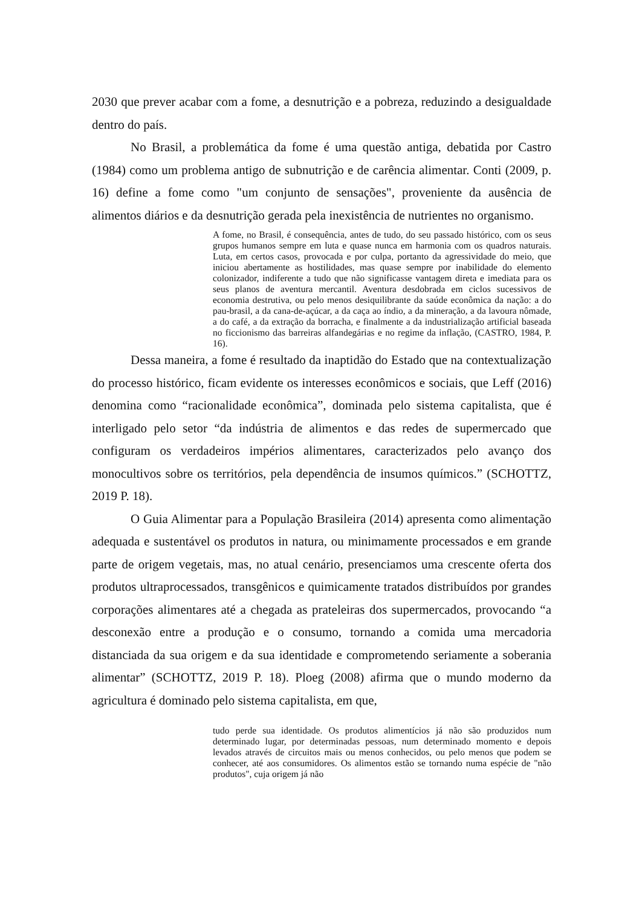2030 que prever acabar com a fome, a desnutrição e a pobreza, reduzindo a desigualdade dentro do país.
No Brasil, a problemática da fome é uma questão antiga, debatida por Castro (1984) como um problema antigo de subnutrição e de carência alimentar. Conti (2009, p. 16) define a fome como "um conjunto de sensações", proveniente da ausência de alimentos diários e da desnutrição gerada pela inexistência de nutrientes no organismo.
A fome, no Brasil, é consequência, antes de tudo, do seu passado histórico, com os seus grupos humanos sempre em luta e quase nunca em harmonia com os quadros naturais. Luta, em certos casos, provocada e por culpa, portanto da agressividade do meio, que iniciou abertamente as hostilidades, mas quase sempre por inabilidade do elemento colonizador, indiferente a tudo que não significasse vantagem direta e imediata para os seus planos de aventura mercantil. Aventura desdobrada em ciclos sucessivos de economia destrutiva, ou pelo menos desiquilibrante da saúde econômica da nação: a do pau-brasil, a da cana-de-açúcar, a da caça ao índio, a da mineração, a da lavoura nômade, a do café, a da extração da borracha, e finalmente a da industrialização artificial baseada no ficcionismo das barreiras alfandegárias e no regime da inflação, (CASTRO, 1984, P. 16).
Dessa maneira, a fome é resultado da inaptidão do Estado que na contextualização do processo histórico, ficam evidente os interesses econômicos e sociais, que Leff (2016) denomina como “racionalidade econômica”, dominada pelo sistema capitalista, que é interligado pelo setor “da indústria de alimentos e das redes de supermercado que configuram os verdadeiros impérios alimentares, caracterizados pelo avanço dos monocultivos sobre os territórios, pela dependência de insumos químicos.” (SCHOTTZ, 2019 P. 18).
O Guia Alimentar para a População Brasileira (2014) apresenta como alimentação adequada e sustentável os produtos in natura, ou minimamente processados e em grande parte de origem vegetais, mas, no atual cenário, presenciamos uma crescente oferta dos produtos ultraprocessados, transgênicos e quimicamente tratados distribuídos por grandes corporações alimentares até a chegada as prateleiras dos supermercados, provocando “a desconexão entre a produção e o consumo, tornando a comida uma mercadoria distanciada da sua origem e da sua identidade e comprometendo seriamente a soberania alimentar” (SCHOTTZ, 2019 P. 18). Ploeg (2008) afirma que o mundo moderno da agricultura é dominado pelo sistema capitalista, em que,
tudo perde sua identidade. Os produtos alimentícios já não são produzidos num determinado lugar, por determinadas pessoas, num determinado momento e depois levados através de circuitos mais ou menos conhecidos, ou pelo menos que podem se conhecer, até aos consumidores. Os alimentos estão se tornando numa espécie de "não produtos", cuja origem já não